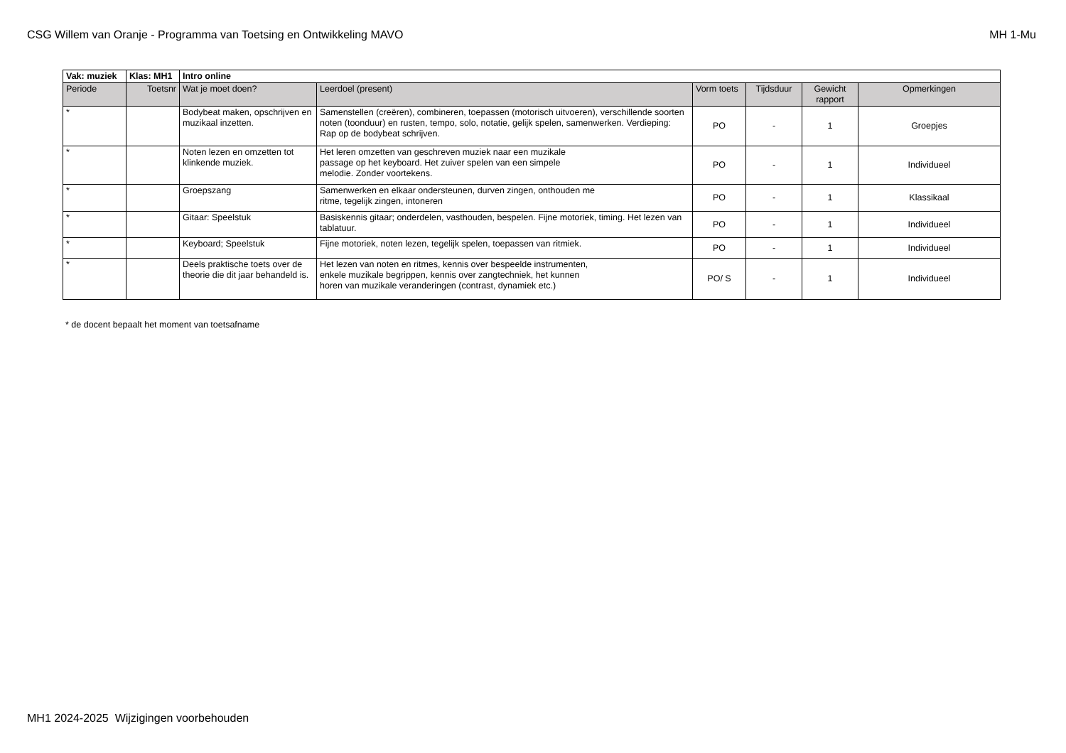CSG Willem van Oranje - Programma van Toetsing en Ontwikkeling MAVO MH 1-Mu
| Vak: muziek | Klas: MH1 | Intro online | | | | | |
| Periode | Toetsnr | Wat je moet doen? | Leerdoel (present) | Vorm toets | Tijdsduur | Gewicht rapport | Opmerkingen |
| * | | Bodybeat maken, opschrijven en muzikaal inzetten. | Samenstellen (creëren), combineren, toepassen (motorisch uitvoeren), verschillende soorten noten (toonduur) en rusten, tempo, solo, notatie, gelijk spelen, samenwerken. Verdieping: Rap op de bodybeat schrijven. | PO | - | 1 | Groepjes |
| * | | Noten lezen en omzetten tot klinkende muziek. | Het leren omzetten van geschreven muziek naar een muzikale passage op het keyboard. Het zuiver spelen van een simpele melodie. Zonder voortekens. | PO | - | 1 | Individueel |
| * | | Groepszang | Samenwerken en elkaar ondersteunen, durven zingen, onthouden me ritme, tegelijk zingen, intoneren | PO | - | 1 | Klassikaal |
| * | | Gitaar: Speelstuk | Basiskennis gitaar; onderdelen, vasthouden, bespelen. Fijne motoriek, timing. Het lezen van tablatuur. | PO | - | 1 | Individueel |
| * | | Keyboard; Speelstuk | Fijne motoriek, noten lezen, tegelijk spelen, toepassen van ritmiek. | PO | - | 1 | Individueel |
| * | | Deels praktische toets over de theorie die dit jaar behandeld is. | Het lezen van noten en ritmes, kennis over bespeelde instrumenten, enkele muzikale begrippen, kennis over zangtechniek, het kunnen horen van muzikale veranderingen (contrast, dynamiek etc.) | PO/ S | - | 1 | Individueel |
* de docent bepaalt het moment van toetsafname
MH1 2024-2025 Wijzigingen voorbehouden